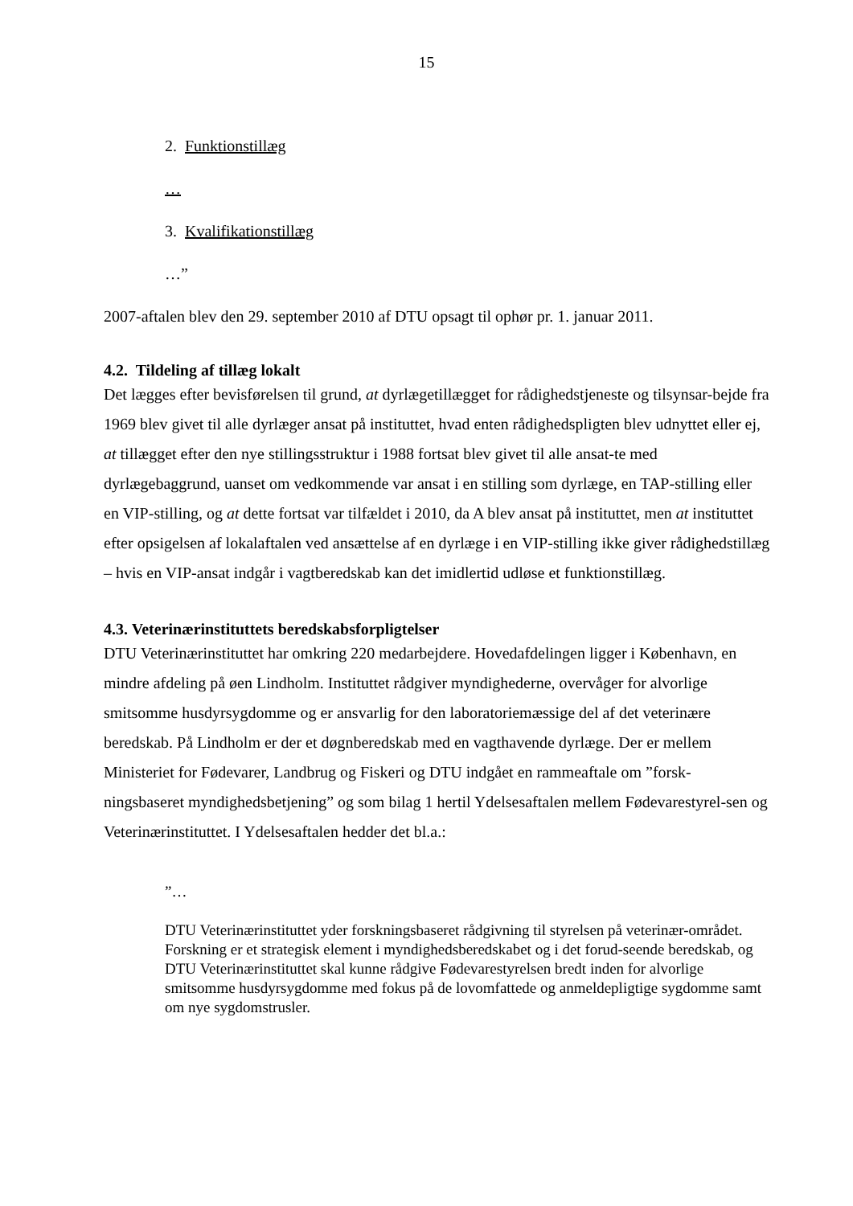15
2. Funktionstillæg
…
3. Kvalifikationstillæg
…”
2007-aftalen blev den 29. september 2010 af DTU opsagt til ophør pr. 1. januar 2011.
4.2. Tildeling af tillæg lokalt
Det lægges efter bevisførelsen til grund, at dyrlægetillægget for rådighedstjeneste og tilsynsar-bejde fra 1969 blev givet til alle dyrlæger ansat på instituttet, hvad enten rådighedspligten blev udnyttet eller ej, at tillægget efter den nye stillingsstruktur i 1988 fortsat blev givet til alle ansat-te med dyrlægebaggrund, uanset om vedkommende var ansat i en stilling som dyrlæge, en TAP-stilling eller en VIP-stilling, og at dette fortsat var tilfældet i 2010, da A blev ansat på instituttet, men at instituttet efter opsigelsen af lokalaftalen ved ansættelse af en dyrlæge i en VIP-stilling ikke giver rådighedstillæg – hvis en VIP-ansat indgår i vagtberedskab kan det imidlertid udløse et funktionstillæg.
4.3. Veterinærinstituttets beredskabsforpligtelser
DTU Veterinærinstituttet har omkring 220 medarbejdere. Hovedafdelingen ligger i København, en mindre afdeling på øen Lindholm. Instituttet rådgiver myndighederne, overvåger for alvorlige smitsomme husdyrsygdomme og er ansvarlig for den laboratoriemæssige del af det veterinære beredskab. På Lindholm er der et døgnberedskab med en vagthavende dyrlæge. Der er mellem Ministeriet for Fødevarer, Landbrug og Fiskeri og DTU indgået en rammeaftale om ”forsk-ningsbaseret myndighedsbetjening” og som bilag 1 hertil Ydelsesaftalen mellem Fødevarestyrel-sen og Veterinærinstituttet. I Ydelsesaftalen hedder det bl.a.:
”…
DTU Veterinærinstituttet yder forskningsbaseret rådgivning til styrelsen på veterinær-området. Forskning er et strategisk element i myndighedsberedskabet og i det forud-seende beredskab, og DTU Veterinærinstituttet skal kunne rådgive Fødevarestyrelsen bredt inden for alvorlige smitsomme husdyrsygdomme med fokus på de lovomfattede og anmeldepligtige sygdomme samt om nye sygdomstrusler.